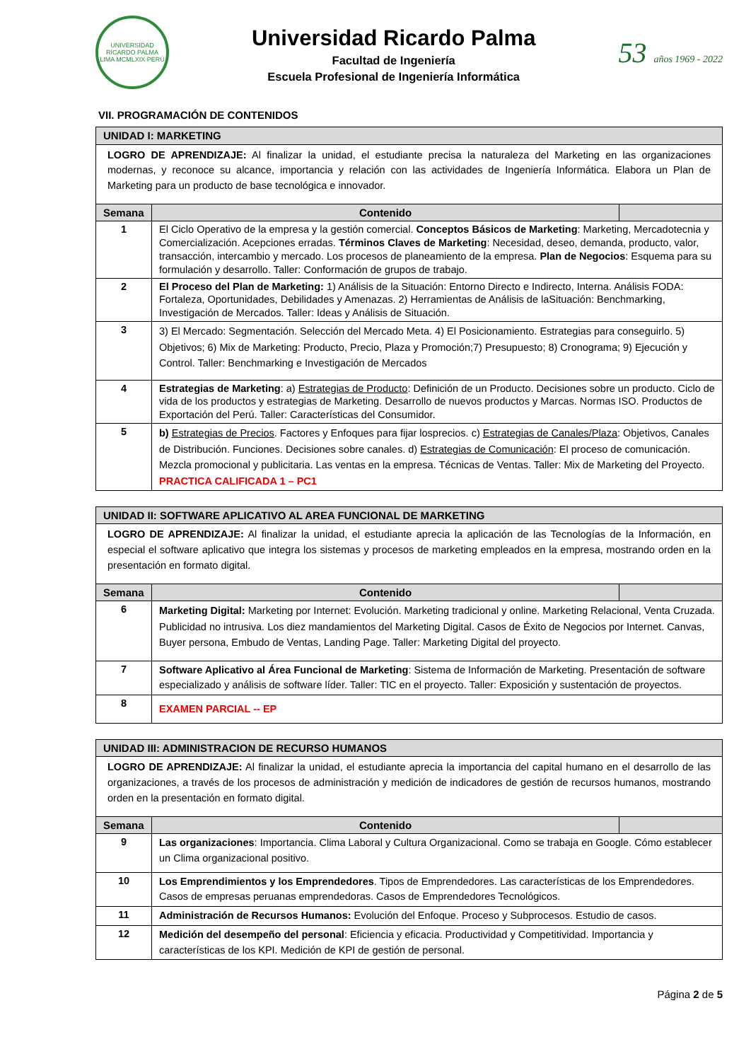UNIVERSIDAD RICARDO PALMA
LIMA MCMLXIX PERÚ
Universidad Ricardo Palma
Facultad de Ingeniería
Escuela Profesional de Ingeniería Informática
53 años 1969 - 2022
VII. PROGRAMACIÓN DE CONTENIDOS
| UNIDAD I: MARKETING | | |
| --- | --- | --- |
| LOGRO DE APRENDIZAJE: Al finalizar la unidad, el estudiante precisa la naturaleza del Marketing en las organizaciones modernas, y reconoce su alcance, importancia y relación con las actividades de Ingeniería Informática. Elabora un Plan de Marketing para un producto de base tecnológica e innovador. | | |
| Semana | Contenido | |
| 1 | El Ciclo Operativo de la empresa y la gestión comercial. Conceptos Básicos de Marketing : Marketing, Mercadotecnia y Comercialización. Acepciones erradas. Términos Claves de Marketing : Necesidad, deseo, demanda, producto, valor, transacción, intercambio y mercado. Los procesos de planeamiento de la empresa. Plan de Negocios : Esquema para su formulación y desarrollo. Taller: Conformación de grupos de trabajo. | |
| 2 | El Proceso del Plan de Marketing: 1) Análisis de la Situación: Entorno Directo e Indirecto, Interna. Análisis FODA: Fortaleza, Oportunidades, Debilidades y Amenazas. 2) Herramientas de Análisis de laSituación: Benchmarking, Investigación de Mercados. Taller: Ideas y Análisis de Situación. | |
| 3 | 3) El Mercado: Segmentación. Selección del Mercado Meta. 4) El Posicionamiento. Estrategias para conseguirlo. 5) Objetivos; 6) Mix de Marketing: Producto, Precio, Plaza y Promoción;7) Presupuesto; 8) Cronograma; 9) Ejecución y Control. Taller: Benchmarking e Investigación de Mercados | |
| 4 | Estrategias de Marketing : a) Estrategias de Producto : Definición de un Producto. Decisiones sobre un producto. Ciclo de vida de los productos y estrategias de Marketing. Desarrollo de nuevos productos y Marcas. Normas ISO. Productos de Exportación del Perú. Taller: Características del Consumidor. | |
| 5 | b) Estrategias de Precios . Factores y Enfoques para fijar losprecios. c) Estrategias de Canales/Plaza : Objetivos, Canales de Distribución. Funciones. Decisiones sobre canales. d) Estrategias de Comunicación : El proceso de comunicación. Mezcla promocional y publicitaria. Las ventas en la empresa. Técnicas de Ventas. Taller: Mix de Marketing del Proyecto. PRACTICA CALIFICADA 1 – PC1 | |
| UNIDAD II: SOFTWARE APLICATIVO AL AREA FUNCIONAL DE MARKETING | | |
| --- | --- | --- |
| LOGRO DE APRENDIZAJE: Al finalizar la unidad, el estudiante aprecia la aplicación de las Tecnologías de la Información, en especial el software aplicativo que integra los sistemas y procesos de marketing empleados en la empresa, mostrando orden en la presentación en formato digital. | | |
| Semana | Contenido | |
| 6 | Marketing Digital: Marketing por Internet: Evolución. Marketing tradicional y online. Marketing Relacional, Venta Cruzada. Publicidad no intrusiva. Los diez mandamientos del Marketing Digital. Casos de Éxito de Negocios por Internet. Canvas, Buyer persona, Embudo de Ventas, Landing Page. Taller: Marketing Digital del proyecto. | |
| 7 | Software Aplicativo al Área Funcional de Marketing : Sistema de Información de Marketing. Presentación de software especializado y análisis de software líder. Taller: TIC en el proyecto. Taller: Exposición y sustentación de proyectos. | |
| 8 | EXAMEN PARCIAL -- EP | |
| UNIDAD III: ADMINISTRACION DE RECURSO HUMANOS | | |
| --- | --- | --- |
| LOGRO DE APRENDIZAJE: Al finalizar la unidad, el estudiante aprecia la importancia del capital humano en el desarrollo de las organizaciones, a través de los procesos de administración y medición de indicadores de gestión de recursos humanos, mostrando orden en la presentación en formato digital. | | |
| Semana | Contenido | |
| 9 | Las organizaciones : Importancia. Clima Laboral y Cultura Organizacional. Como se trabaja en Google. Cómo establecer un Clima organizacional positivo. | |
| 10 | Los Emprendimientos y los Emprendedores . Tipos de Emprendedores. Las características de los Emprendedores. Casos de empresas peruanas emprendedoras. Casos de Emprendedores Tecnológicos. | |
| 11 | Administración de Recursos Humanos: Evolución del Enfoque. Proceso y Subprocesos. Estudio de casos. | |
| 12 | Medición del desempeño del personal : Eficiencia y eficacia. Productividad y Competitividad. Importancia y características de los KPI. Medición de KPI de gestión de personal. | |
Página 2 de 5